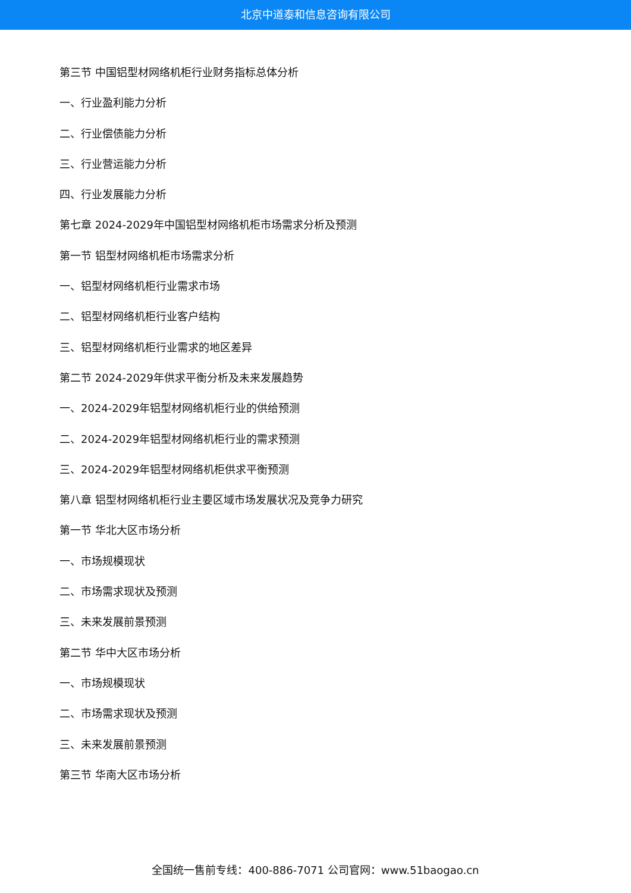北京中道泰和信息咨询有限公司
第三节 中国铝型材网络机柜行业财务指标总体分析
一、行业盈利能力分析
二、行业偿债能力分析
三、行业营运能力分析
四、行业发展能力分析
第七章 2024-2029年中国铝型材网络机柜市场需求分析及预测
第一节 铝型材网络机柜市场需求分析
一、铝型材网络机柜行业需求市场
二、铝型材网络机柜行业客户结构
三、铝型材网络机柜行业需求的地区差异
第二节 2024-2029年供求平衡分析及未来发展趋势
一、2024-2029年铝型材网络机柜行业的供给预测
二、2024-2029年铝型材网络机柜行业的需求预测
三、2024-2029年铝型材网络机柜供求平衡预测
第八章 铝型材网络机柜行业主要区域市场发展状况及竞争力研究
第一节 华北大区市场分析
一、市场规模现状
二、市场需求现状及预测
三、未来发展前景预测
第二节 华中大区市场分析
一、市场规模现状
二、市场需求现状及预测
三、未来发展前景预测
第三节 华南大区市场分析
全国统一售前专线：400-886-7071 公司官网：www.51baogao.cn